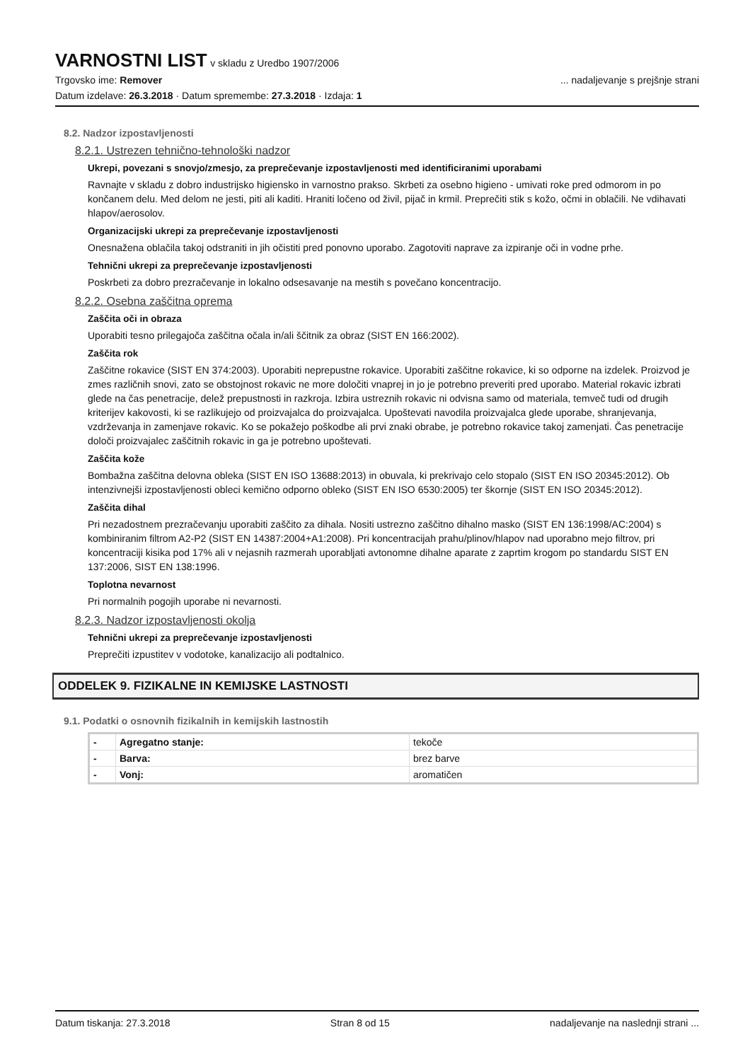VARNOSTNI LIST
v skladu z Uredbo 1907/2006
Trgovsko ime: Remover... nadaljevanje s prejšnje strani
Datum izdelave: 26.3.2018 · Datum spremembe: 27.3.2018 · Izdaja: 1
8.2. Nadzor izpostavljenosti
8.2.1. Ustrezen tehnično-tehnološki nadzor
Ukrepi, povezani s snovjo/zmesjo, za preprečevanje izpostavljenosti med identificiranimi uporabami
Ravnajte v skladu z dobro industrijsko higiensko in varnostno prakso. Skrbeti za osebno higieno - umivati roke pred odmorom in po končanem delu. Med delom ne jesti, piti ali kaditi. Hraniti ločeno od živil, pijač in krmil. Preprečiti stik s kožo, očmi in oblačili. Ne vdihavati hlapov/aerosolov.
Organizacijski ukrepi za preprečevanje izpostavljenosti
Onesnažena oblačila takoj odstraniti in jih očistiti pred ponovno uporabo. Zagotoviti naprave za izpiranje oči in vodne prhe.
Tehnični ukrepi za preprečevanje izpostavljenosti
Poskrbeti za dobro prezračevanje in lokalno odsesavanje na mestih s povečano koncentracijo.
8.2.2. Osebna zaščitna oprema
Zaščita oči in obraza
Uporabiti tesno prilegajoča zaščitna očala in/ali ščitnik za obraz (SIST EN 166:2002).
Zaščita rok
Zaščitne rokavice (SIST EN 374:2003). Uporabiti neprepustne rokavice. Uporabiti zaščitne rokavice, ki so odporne na izdelek. Proizvod je zmes različnih snovi, zato se obstojnost rokavic ne more določiti vnaprej in jo je potrebno preveriti pred uporabo. Material rokavic izbrati glede na čas penetracije, delež prepustnosti in razkroja. Izbira ustreznih rokavic ni odvisna samo od materiala, temveč tudi od drugih kriterijev kakovosti, ki se razlikujejo od proizvajalca do proizvajalca. Upoštevati navodila proizvajalca glede uporabe, shranjevanja, vzdrževanja in zamenjave rokavic. Ko se pokažejo poškodbe ali prvi znaki obrabe, je potrebno rokavice takoj zamenjati. Čas penetracije določi proizvajalec zaščitnih rokavic in ga je potrebno upoštevati.
Zaščita kože
Bombažna zaščitna delovna obleka (SIST EN ISO 13688:2013) in obuvala, ki prekrivajo celo stopalo (SIST EN ISO 20345:2012). Ob intenzivnejši izpostavljenosti obleci kemično odporno obleko (SIST EN ISO 6530:2005) ter škornje (SIST EN ISO 20345:2012).
Zaščita dihal
Pri nezadostnem prezračevanju uporabiti zaščito za dihala. Nositi ustrezno zaščitno dihalno masko (SIST EN 136:1998/AC:2004) s kombiniranim filtrom A2-P2 (SIST EN 14387:2004+A1:2008). Pri koncentracijah prahu/plinov/hlapov nad uporabno mejo filtrov, pri koncentraciji kisika pod 17% ali v nejasnih razmerah uporabljati avtonomne dihalne aparate z zaprtim krogom po standardu SIST EN 137:2006, SIST EN 138:1996.
Toplotna nevarnost
Pri normalnih pogojih uporabe ni nevarnosti.
8.2.3. Nadzor izpostavljenosti okolja
Tehnični ukrepi za preprečevanje izpostavljenosti
Preprečiti izpustitev v vodotoke, kanalizacijo ali podtalnico.
ODDELEK 9. FIZIKALNE IN KEMIJSKE LASTNOSTI
9.1. Podatki o osnovnih fizikalnih in kemijskih lastnostih
| - | Agregatno stanje: | tekoče |
| - | Barva: | brez barve |
| - | Vonj: | aromatičen |
Datum tiskanja: 27.3.2018 Stran 8 od 15 nadaljevanje na naslednji strani ...